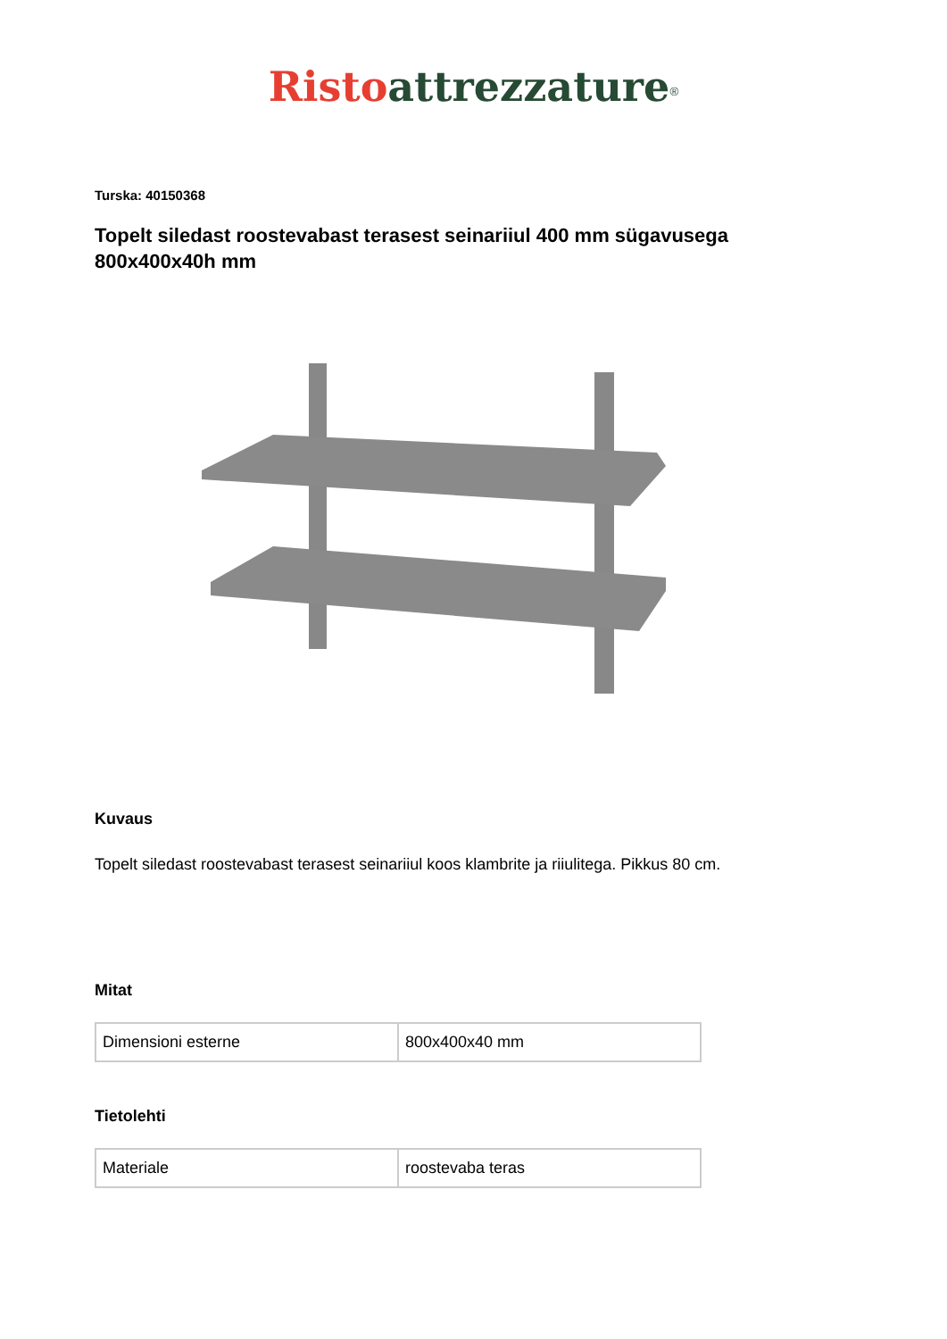Risto attrezzature<sup>®</sup>
Turska: 40150368
Topelt siledast roostevabast terasest seinariiul 400 mm sügavusega 800x400x40h mm
Kuvaus
Topelt siledast roostevabast terasest seinariiul koos klambrite ja riiulitega. Pikkus 80 cm.
Mitat
| Dimensioni esterne | 800x400x40 mm |
Tietolehti
| Materiale | roostevaba teras |